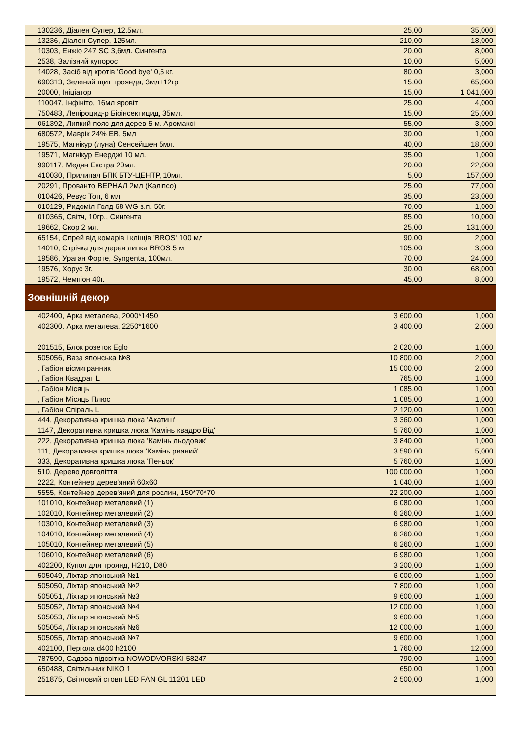| 130236, Діален Супер, 12.5мл. | 25,00 | 35,000 |
| 13236, Діален Супер, 125мл. | 210,00 | 18,000 |
| 10303, Енжіо 247 SC 3,6мл. Сингента | 20,00 | 8,000 |
| 2538, Залізний купорос | 10,00 | 5,000 |
| 14028, Засіб від кротів 'Good bye' 0,5 кг. | 80,00 | 3,000 |
| 690313, Зелений щит троянда, 3мл+12гр | 15,00 | 65,000 |
| 20000, Ініціатор | 15,00 | 1 041,000 |
| 110047, Інфініто, 16мл яровіт | 25,00 | 4,000 |
| 750483, Лепіроцид-р Біоінсектицид, 35мл. | 15,00 | 25,000 |
| 061392, Липкий пояс для дерев 5 м. Аромаксі | 55,00 | 3,000 |
| 680572, Маврік 24% ЕВ, 5мл | 30,00 | 1,000 |
| 19575, Магнікур (луна) Сенсейшен 5мл. | 40,00 | 18,000 |
| 19571, Магнікур Енерджі 10 мл. | 35,00 | 1,000 |
| 990117, Медян Екстра 20мл. | 20,00 | 22,000 |
| 410030, Прилипач БПК БТУ-ЦЕНТР, 10мл. | 5,00 | 157,000 |
| 20291, Прованто ВЕРНАЛ 2мл (Каліпсо) | 25,00 | 77,000 |
| 010426, Ревус Топ, 6 мл. | 35,00 | 23,000 |
| 010129, Ридоміл Голд 68 WG з.п. 50г. | 70,00 | 1,000 |
| 010365, Світч, 10гр., Сингента | 85,00 | 10,000 |
| 19662, Скор 2 мл. | 25,00 | 131,000 |
| 65154, Спрей від комарів і кліщів 'BROS' 100 мл | 90,00 | 2,000 |
| 14010, Стрічка для дерев липка BROS 5 м | 105,00 | 3,000 |
| 19586, Ураган Форте, Syngenta, 100мл. | 70,00 | 24,000 |
| 19576, Хорус 3г. | 30,00 | 68,000 |
| 19572, Чемпіон 40г. | 45,00 | 8,000 |
| Зовнішній декор | | |
| 402400, Арка металева, 2000*1450 | 3 600,00 | 1,000 |
| 402300, Арка металева, 2250*1600 | 3 400,00 | 2,000 |
| 201515, Блок розеток Eglo | 2 020,00 | 1,000 |
| 505056, Ваза японська №8 | 10 800,00 | 2,000 |
| , Габіон вісмигранник | 15 000,00 | 2,000 |
| , Габіон Квадрат L | 765,00 | 1,000 |
| , Габіон Місяць | 1 085,00 | 1,000 |
| , Габіон Місяць Плюс | 1 085,00 | 1,000 |
| , Габіон Спіраль L | 2 120,00 | 1,000 |
| 444, Декоративна кришка люка 'Акатиш' | 3 360,00 | 1,000 |
| 1147, Декоративна кришка люка 'Камінь квадро Від' | 5 760,00 | 1,000 |
| 222, Декоративна кришка люка 'Камінь льодовик' | 3 840,00 | 1,000 |
| 111, Декоративна кришка люка 'Камінь рваний' | 3 590,00 | 5,000 |
| 333, Декоративна кришка люка 'Пеньок' | 5 760,00 | 1,000 |
| 510, Дерево довголіття | 100 000,00 | 1,000 |
| 2222, Контейнер дерев'яний 60х60 | 1 040,00 | 1,000 |
| 5555, Контейнер дерев'яний для рослин, 150*70*70 | 22 200,00 | 1,000 |
| 101010, Контейнер металевий (1) | 6 080,00 | 1,000 |
| 102010, Контейнер металевий (2) | 6 260,00 | 1,000 |
| 103010, Контейнер металевий (3) | 6 980,00 | 1,000 |
| 104010, Контейнер металевий (4) | 6 260,00 | 1,000 |
| 105010, Контейнер металевий (5) | 6 260,00 | 1,000 |
| 106010, Контейнер металевий (6) | 6 980,00 | 1,000 |
| 402200, Купол для троянд, H210, D80 | 3 200,00 | 1,000 |
| 505049, Ліхтар японський №1 | 6 000,00 | 1,000 |
| 505050, Ліхтар японський №2 | 7 800,00 | 1,000 |
| 505051, Ліхтар японський №3 | 9 600,00 | 1,000 |
| 505052, Ліхтар японський №4 | 12 000,00 | 1,000 |
| 505053, Ліхтар японський №5 | 9 600,00 | 1,000 |
| 505054, Ліхтар японський №6 | 12 000,00 | 1,000 |
| 505055, Ліхтар японський №7 | 9 600,00 | 1,000 |
| 402100, Пергола d400 h2100 | 1 760,00 | 12,000 |
| 787590, Садова підсвітка NOWODVORSKI 58247 | 790,00 | 1,000 |
| 650488, Світильник NIKO 1 | 650,00 | 1,000 |
| 251875, Світловий стовп LED FAN GL 11201 LED | 2 500,00 | 1,000 |